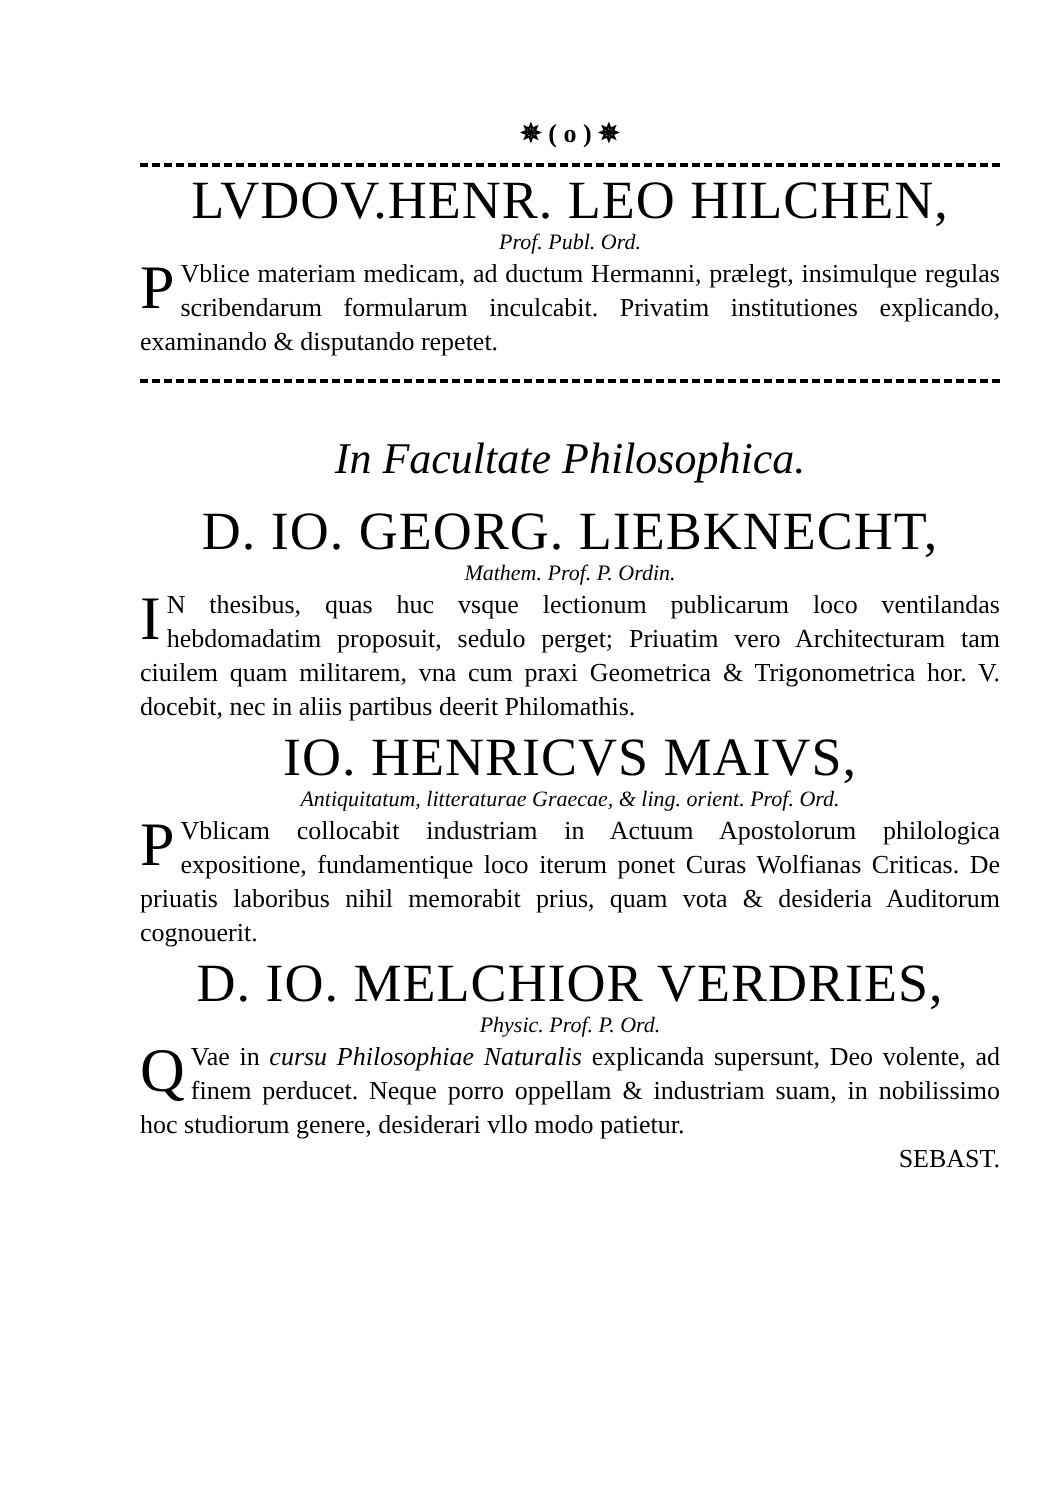✵ ( o ) ✵
LVDOV.HENR. LEO HILCHEN,
Prof. Publ. Ord.
PVblice materiam medicam, ad ductum Hermanni, prælegt, insimulque regulas scribendarum formularum inculcabit. Privatim institutiones explicando, examinando & disputando repetet.
In Facultate Philosophica.
D. IO. GEORG. LIEBKNECHT,
Mathem. Prof. P. Ordin.
IN thesibus, quas huc vsque lectionum publicarum loco ventilandas hebdomadatim proposuit, sedulo perget; Priuatim vero Architecturam tam ciuilem quam militarem, vna cum praxi Geometrica & Trigonometrica hor. V. docebit, nec in aliis partibus deerit Philomathis.
IO. HENRICVS MAIVS,
Antiquitatum, litteraturae Graecae, & ling. orient. Prof. Ord.
PVblicam collocabit industriam in Actuum Apostolorum philologica expositione, fundamentique loco iterum ponet Curas Wolfianas Criticas. De priuatis laboribus nihil memorabit prius, quam vota & desideria Auditorum cognouerit.
D. IO. MELCHIOR VERDRIES,
Physic. Prof. P. Ord.
QVae in cursu Philosophiae Naturalis explicanda supersunt, Deo volente, ad finem perducet. Neque porro oppellam & industriam suam, in nobilissimo hoc studiorum genere, desiderari vllo modo patietur.
SEBAST.